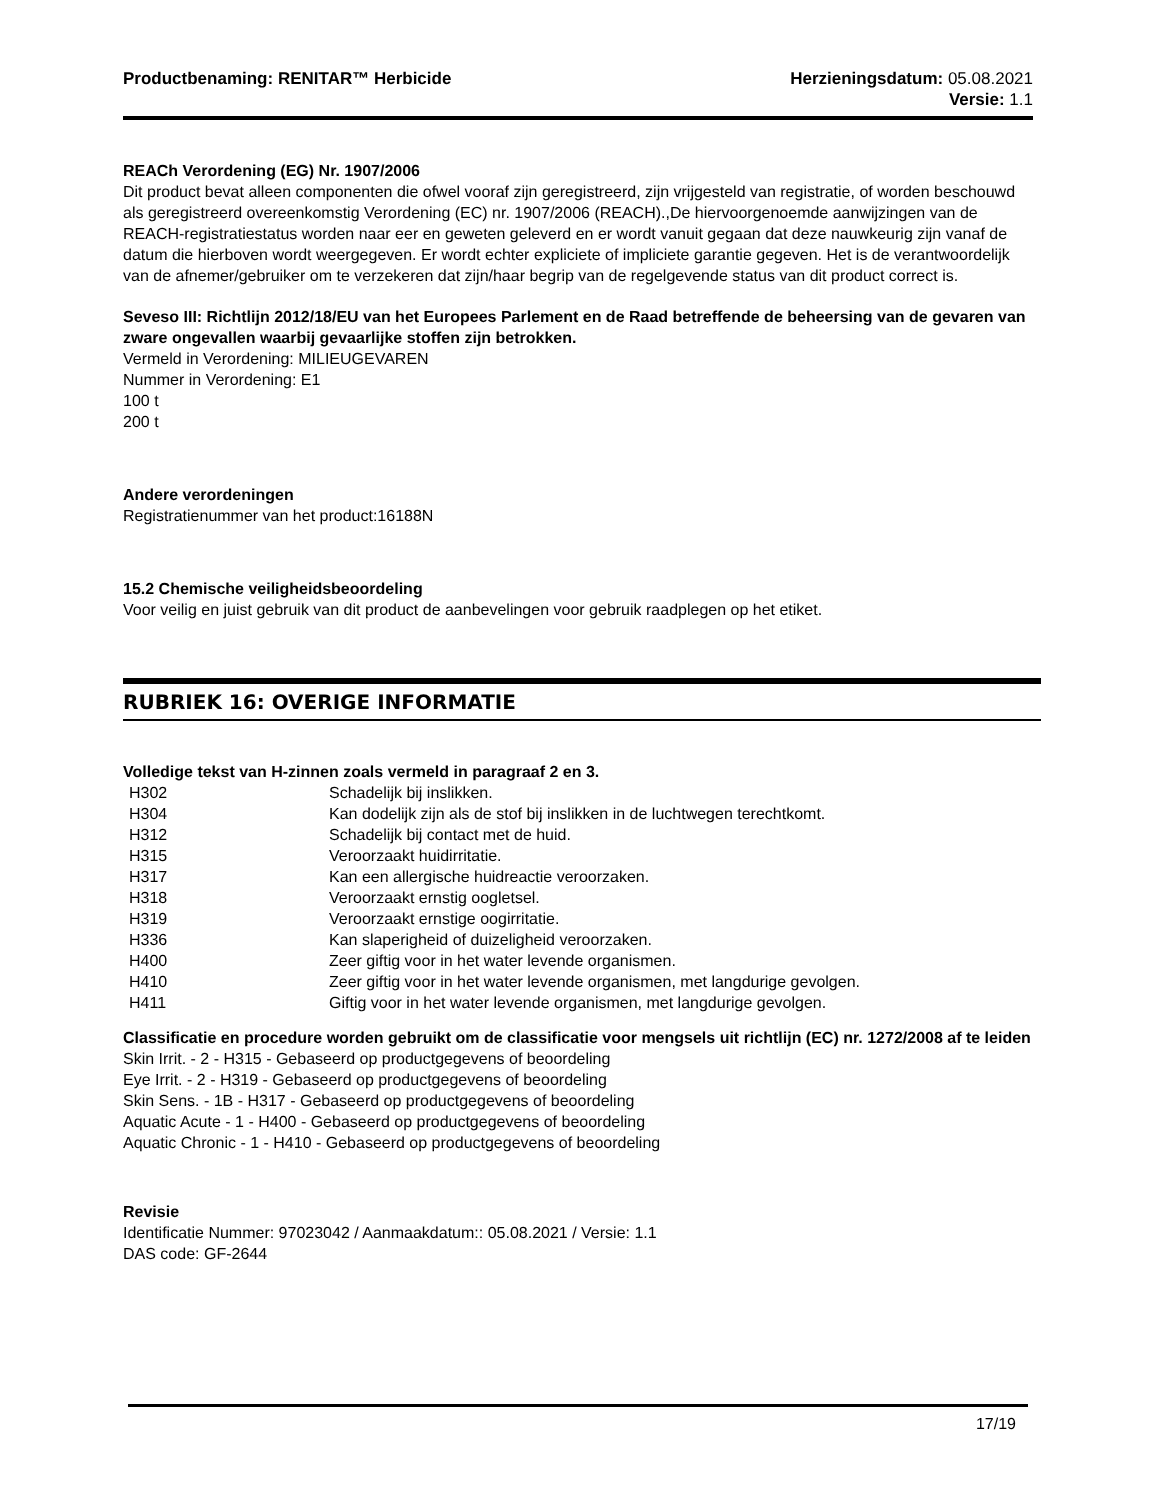Productbenaming: RENITAR™ Herbicide Herzieningsdatum: 05.08.2021
Versie: 1.1
REACh Verordening (EG) Nr. 1907/2006
Dit product bevat alleen componenten die ofwel vooraf zijn geregistreerd, zijn vrijgesteld van registratie, of worden beschouwd als geregistreerd overeenkomstig Verordening (EC) nr. 1907/2006 (REACH).,De hiervoorgenoemde aanwijzingen van de REACH-registratiestatus worden naar eer en geweten geleverd en er wordt vanuit gegaan dat deze nauwkeurig zijn vanaf de datum die hierboven wordt weergegeven. Er wordt echter expliciete of impliciete garantie gegeven. Het is de verantwoordelijk van de afnemer/gebruiker om te verzekeren dat zijn/haar begrip van de regelgevende status van dit product correct is.
Seveso III: Richtlijn 2012/18/EU van het Europees Parlement en de Raad betreffende de beheersing van de gevaren van zware ongevallen waarbij gevaarlijke stoffen zijn betrokken.
Vermeld in Verordening: MILIEUGEVAREN
Nummer in Verordening: E1
100 t
200 t
Andere verordeningen
Registratienummer van het product:16188N
15.2 Chemische veiligheidsbeoordeling
Voor veilig en juist gebruik van dit product de aanbevelingen voor gebruik raadplegen op het etiket.
RUBRIEK 16: OVERIGE INFORMATIE
Volledige tekst van H-zinnen zoals vermeld in paragraaf 2 en 3.
| H302 | Schadelijk bij inslikken. |
| H304 | Kan dodelijk zijn als de stof bij inslikken in de luchtwegen terechtkomt. |
| H312 | Schadelijk bij contact met de huid. |
| H315 | Veroorzaakt huidirritatie. |
| H317 | Kan een allergische huidreactie veroorzaken. |
| H318 | Veroorzaakt ernstig oogletsel. |
| H319 | Veroorzaakt ernstige oogirritatie. |
| H336 | Kan slaperigheid of duizeligheid veroorzaken. |
| H400 | Zeer giftig voor in het water levende organismen. |
| H410 | Zeer giftig voor in het water levende organismen, met langdurige gevolgen. |
| H411 | Giftig voor in het water levende organismen, met langdurige gevolgen. |
Classificatie en procedure worden gebruikt om de classificatie voor mengsels uit richtlijn (EC) nr. 1272/2008 af te leiden
Skin Irrit. - 2 - H315 - Gebaseerd op productgegevens of beoordeling
Eye Irrit. - 2 - H319 - Gebaseerd op productgegevens of beoordeling
Skin Sens. - 1B - H317 - Gebaseerd op productgegevens of beoordeling
Aquatic Acute - 1 - H400 - Gebaseerd op productgegevens of beoordeling
Aquatic Chronic - 1 - H410 - Gebaseerd op productgegevens of beoordeling
Revisie
Identificatie Nummer: 97023042 / Aanmaakdatum:: 05.08.2021 / Versie: 1.1
DAS code: GF-2644
17/19